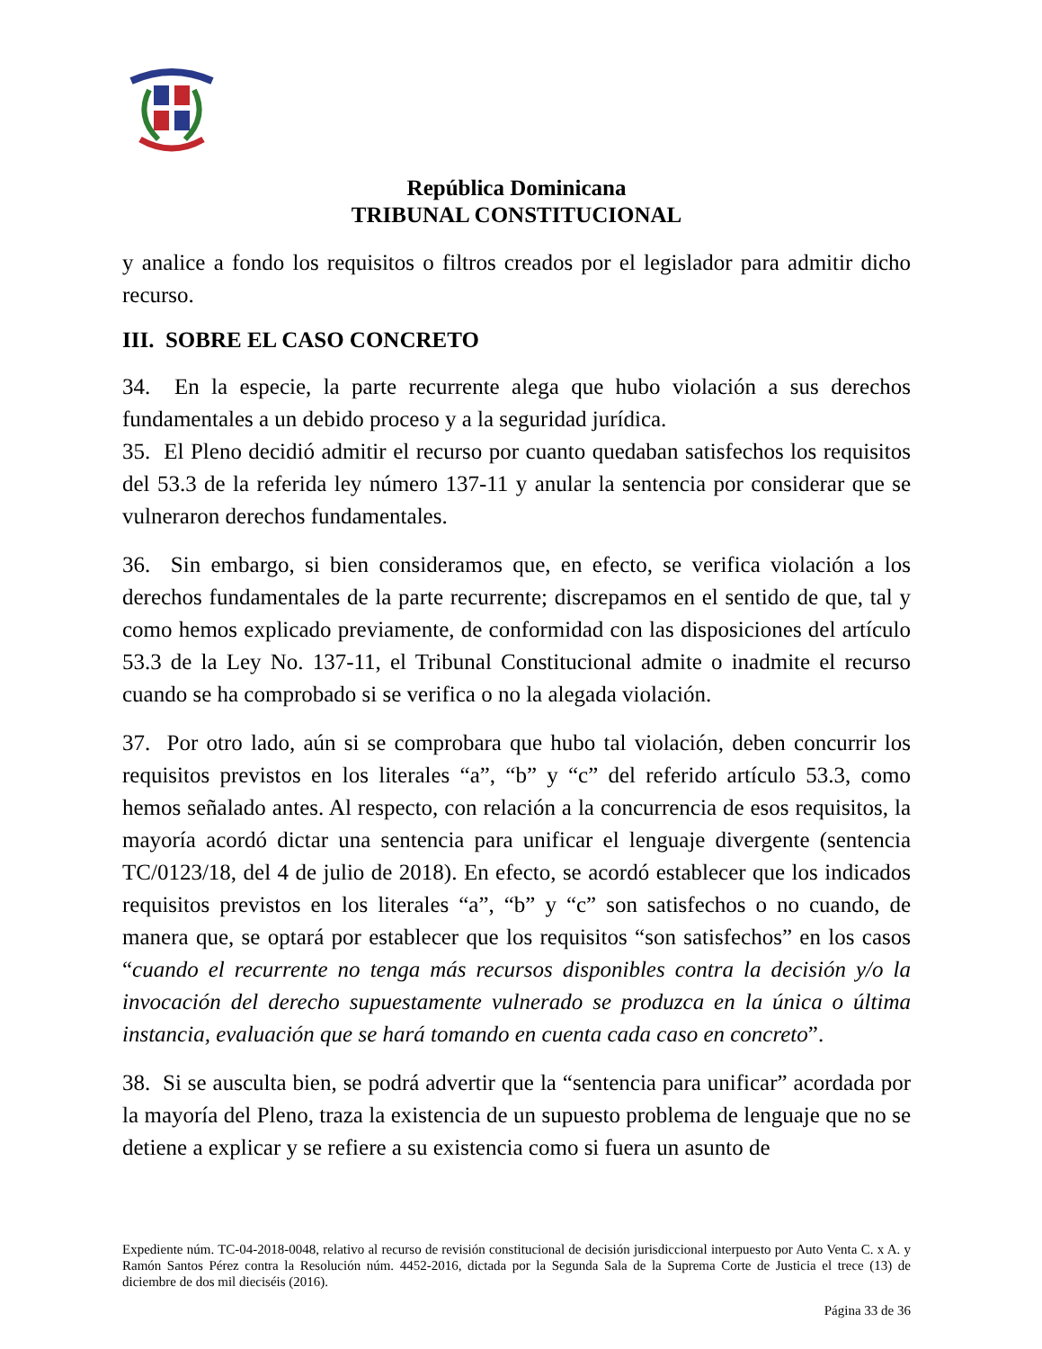República Dominicana
TRIBUNAL CONSTITUCIONAL
y analice a fondo los requisitos o filtros creados por el legislador para admitir dicho recurso.
III. SOBRE EL CASO CONCRETO
34. En la especie, la parte recurrente alega que hubo violación a sus derechos fundamentales a un debido proceso y a la seguridad jurídica.
35. El Pleno decidió admitir el recurso por cuanto quedaban satisfechos los requisitos del 53.3 de la referida ley número 137-11 y anular la sentencia por considerar que se vulneraron derechos fundamentales.
36. Sin embargo, si bien consideramos que, en efecto, se verifica violación a los derechos fundamentales de la parte recurrente; discrepamos en el sentido de que, tal y como hemos explicado previamente, de conformidad con las disposiciones del artículo 53.3 de la Ley No. 137-11, el Tribunal Constitucional admite o inadmite el recurso cuando se ha comprobado si se verifica o no la alegada violación.
37. Por otro lado, aún si se comprobara que hubo tal violación, deben concurrir los requisitos previstos en los literales “a”, “b” y “c” del referido artículo 53.3, como hemos señalado antes. Al respecto, con relación a la concurrencia de esos requisitos, la mayoría acordó dictar una sentencia para unificar el lenguaje divergente (sentencia TC/0123/18, del 4 de julio de 2018). En efecto, se acordó establecer que los indicados requisitos previstos en los literales “a”, “b” y “c” son satisfechos o no cuando, de manera que, se optará por establecer que los requisitos “son satisfechos” en los casos “cuando el recurrente no tenga más recursos disponibles contra la decisión y/o la invocación del derecho supuestamente vulnerado se produzca en la única o última instancia, evaluación que se hará tomando en cuenta cada caso en concreto”.
38. Si se ausculta bien, se podrá advertir que la “sentencia para unificar” acordada por la mayoría del Pleno, traza la existencia de un supuesto problema de lenguaje que no se detiene a explicar y se refiere a su existencia como si fuera un asunto de
Expediente núm. TC-04-2018-0048, relativo al recurso de revisión constitucional de decisión jurisdiccional interpuesto por Auto Venta C. x A. y Ramón Santos Pérez contra la Resolución núm. 4452-2016, dictada por la Segunda Sala de la Suprema Corte de Justicia el trece (13) de diciembre de dos mil dieciséis (2016).
Página 33 de 36